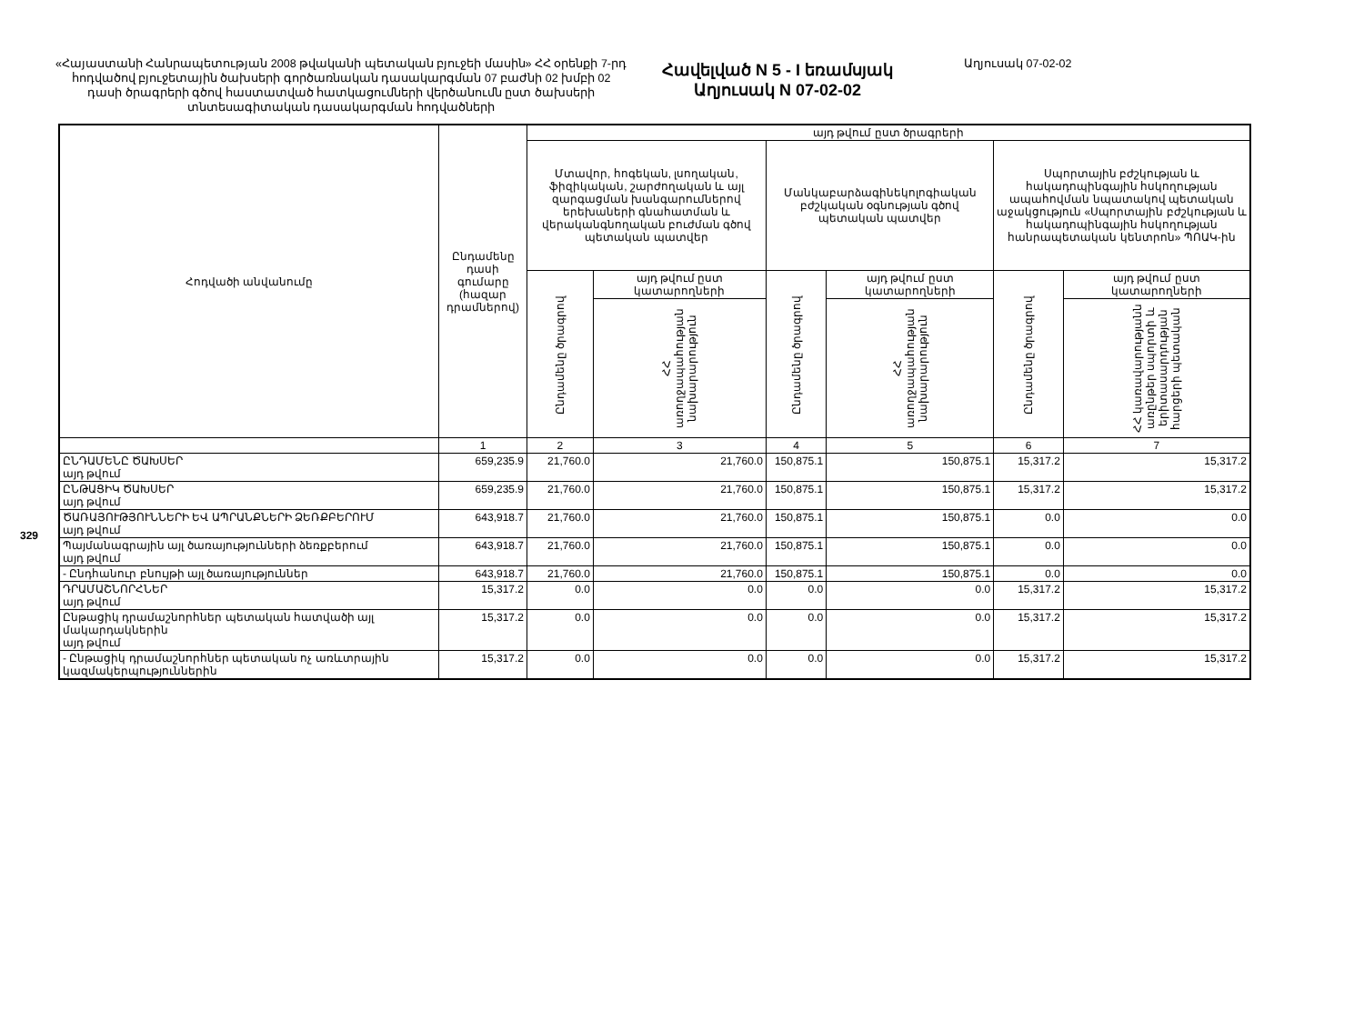329
«Հայաստանի Հանրապետության 2008 թվականի պետական բյուջեի մասին» ՀՀ օրենքի 7-րդ հոդվածով բյուջետային ծախսերի գործառնական դասակարգման 07 բաժնի 02 խմբի 02 դասի ծրագրերի գծով հաստատված հատկացումների վերծանումն ըստ ծախսերի տնտեսագիտական դասակարգման հոդվածների
Հավելված N 5 - I եռամսյակ
Աղյուսակ N 07-02-02
Աղյուսակ 07-02-02
| Հոդվածի անվանումը | Ընդամենը դասի գումարը (հազար դրամներով) | այդ թվում ըստ ծրագրերի | | | | | |
| --- | --- | --- | --- | --- | --- | --- | --- |
| | | Մտավոր, հոգեկան, լսողական, ֆիզիկական, շարժողական և այլ զարգացման խանգարումներով երեխաների գնահատման և վերականգնողական բուժման գծով պետական պատվեր | | Մանկաբարձագինեկոլոգիական բժշկական օգնության գծով պետական պատվեր | | Սպորտային բժշկության և հակադոպինգային հսկողության ապահովման նպատակով պետական աջակցություն «Սպորտային բժշկության և հակադոպինգային հսկողության հանրապետական կենտրոն» ՊՈԱԿ-ին | |
| | | Ընդամենը ծրագրով | այդ թվում ըստ կատարողների | Ընդամենը ծրագրով | այդ թվում ըստ կատարողների | Ընդամենը ծրագրով | այդ թվում ըստ կատարողների |
| | | | ՀՀ առողջապահության նախարարություն | | ՀՀ առողջապահության նախարարություն | | ՀՀ կառավարությանն առընթեր սպորտի և երիտասարդության հարցերի պետական |
| | 1 | 2 | 3 | 4 | 5 | 6 | 7 |
| ԸՆԴԱՄԵՆԸ ԾԱԽՍԵՐ այդ թվում | 659,235.9 | 21,760.0 | 21,760.0 | 150,875.1 | 150,875.1 | 15,317.2 | 15,317.2 |
| ԸՆԹԱՑԻԿ ԾԱԽՍԵՐ այդ թվում | 659,235.9 | 21,760.0 | 21,760.0 | 150,875.1 | 150,875.1 | 15,317.2 | 15,317.2 |
| ԾԱՌԱՅՈՒԹՅՈՒՆՆԵՐԻ ԵՎ ԱՊՐԱՆՔՆԵՐԻ ՁԵՌՔԲԵՐՈՒՄ այդ թվում | 643,918.7 | 21,760.0 | 21,760.0 | 150,875.1 | 150,875.1 | 0.0 | 0.0 |
| Պայմանագրային այլ ծառայությունների ձեռքբերում այդ թվում | 643,918.7 | 21,760.0 | 21,760.0 | 150,875.1 | 150,875.1 | 0.0 | 0.0 |
| - Ընդհանուր բնույթի այլ ծառայություններ | 643,918.7 | 21,760.0 | 21,760.0 | 150,875.1 | 150,875.1 | 0.0 | 0.0 |
| ԴՐԱՄԱՇՆՈՐՀՆԵՐ այդ թվում | 15,317.2 | 0.0 | 0.0 | 0.0 | 0.0 | 15,317.2 | 15,317.2 |
| Ընթացիկ դրամաշնորհներ պետական հատվածի այլ մակարդակներին այդ թվում | 15,317.2 | 0.0 | 0.0 | 0.0 | 0.0 | 15,317.2 | 15,317.2 |
| - Ընթացիկ դրամաշնորհներ պետական ոչ առևտրային կազմակերպություններին | 15,317.2 | 0.0 | 0.0 | 0.0 | 0.0 | 15,317.2 | 15,317.2 |